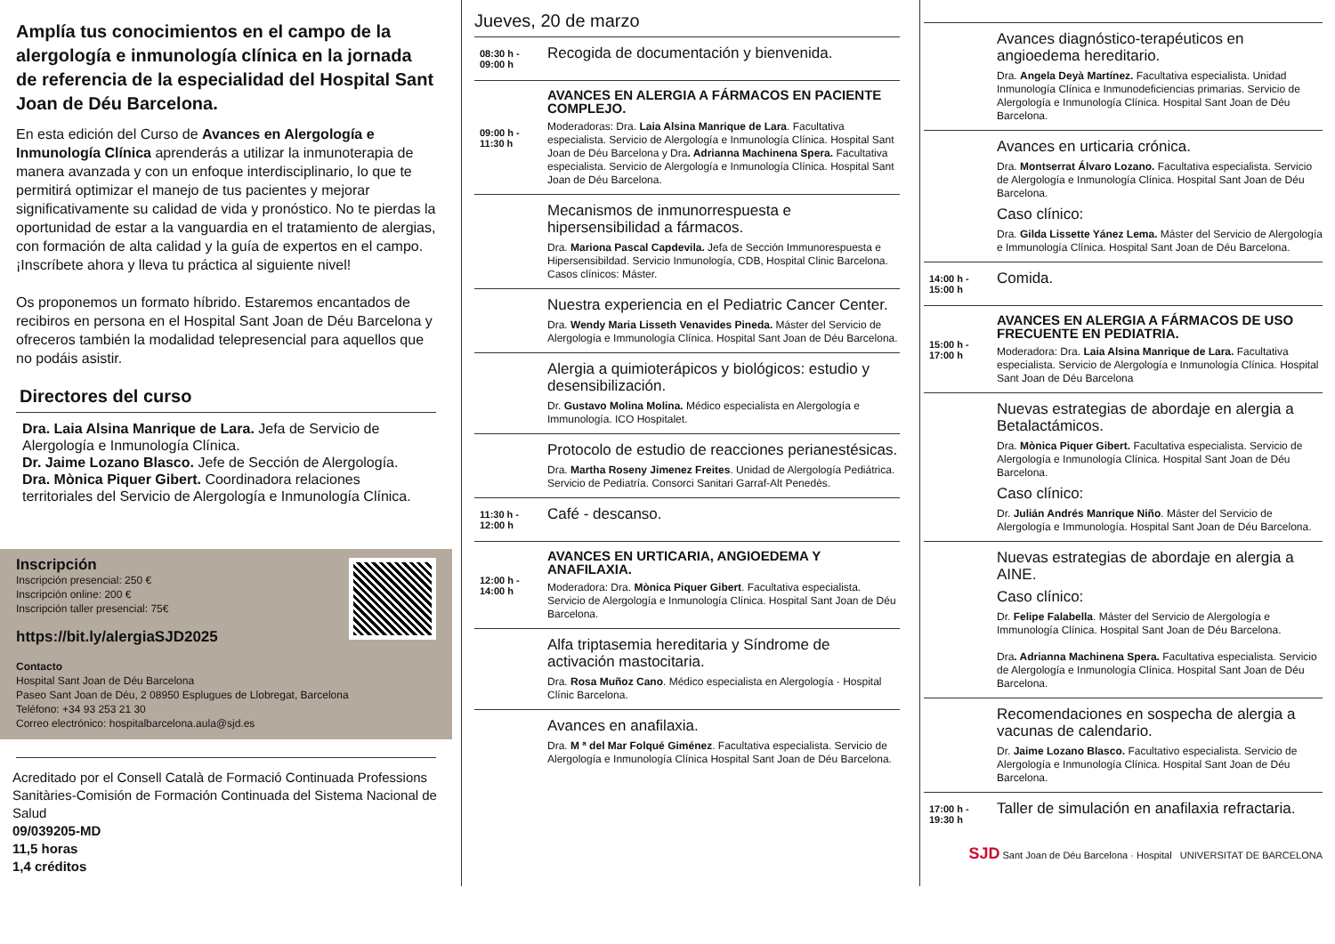Amplía tus conocimientos en el campo de la alergología e inmunología clínica en la jornada de referencia de la especialidad del Hospital Sant Joan de Déu Barcelona.
En esta edición del Curso de Avances en Alergología e Inmunología Clínica aprenderás a utilizar la inmunoterapia de manera avanzada y con un enfoque interdisciplinario, lo que te permitirá optimizar el manejo de tus pacientes y mejorar significativamente su calidad de vida y pronóstico. No te pierdas la oportunidad de estar a la vanguardia en el tratamiento de alergias, con formación de alta calidad y la guía de expertos en el campo. ¡Inscríbete ahora y lleva tu práctica al siguiente nivel!
Os proponemos un formato híbrido. Estaremos encantados de recibiros en persona en el Hospital Sant Joan de Déu Barcelona y ofreceros también la modalidad telepresencial para aquellos que no podáis asistir.
Directores del curso
Dra. Laia Alsina Manrique de Lara. Jefa de Servicio de Alergología e Inmunología Clínica.
Dr. Jaime Lozano Blasco. Jefe de Sección de Alergología.
Dra. Mònica Piquer Gibert. Coordinadora relaciones territoriales del Servicio de Alergología e Inmunología Clínica.
Inscripción
Inscripción presencial: 250 €
Inscripción online: 200 €
Inscripción taller presencial: 75€
https://bit.ly/alergiaSJD2025
Contacto
Hospital Sant Joan de Déu Barcelona
Paseo Sant Joan de Déu, 2 08950 Esplugues de Llobregat, Barcelona
Teléfono: +34 93 253 21 30
Correo electrónico: hospitalbarcelona.aula@sjd.es
Acreditado por el Consell Català de Formació Continuada Professions Sanitàries-Comisión de Formación Continuada del Sistema Nacional de Salud
09/039205-MD
11,5 horas
1,4 créditos
Jueves, 20 de marzo
08:30 h - 09:00 h
Recogida de documentación y bienvenida.
09:00 h - 11:30 h
AVANCES EN ALERGIA A FÁRMACOS EN PACIENTE COMPLEJO.
Moderadoras: Dra. Laia Alsina Manrique de Lara. Facultativa especialista. Servicio de Alergología e Inmunología Clínica. Hospital Sant Joan de Déu Barcelona y Dra. Adrianna Machinena Spera. Facultativa especialista. Servicio de Alergología e Inmunología Clínica. Hospital Sant Joan de Déu Barcelona.
Mecanismos de inmunorrespuesta e hipersensibilidad a fármacos.
Dra. Mariona Pascal Capdevila. Jefa de Sección Immunorespuesta e Hipersensibildad. Servicio Inmunología, CDB, Hospital Clinic Barcelona.
Casos clínicos: Máster.
Nuestra experiencia en el Pediatric Cancer Center.
Dra. Wendy Maria Lisseth Venavides Pineda. Máster del Servicio de Alergología e Immunología Clínica. Hospital Sant Joan de Déu Barcelona.
Alergia a quimioterápicos y biológicos: estudio y desensibilización.
Dr. Gustavo Molina Molina. Médico especialista en Alergología e Immunología. ICO Hospitalet.
Protocolo de estudio de reacciones perianestésicas.
Dra. Martha Roseny Jimenez Freites. Unidad de Alergología Pediátrica. Servicio de Pediatría. Consorci Sanitari Garraf-Alt Penedès.
11:30 h - 12:00 h
Café - descanso.
12:00 h - 14:00 h
AVANCES EN URTICARIA, ANGIOEDEMA Y ANAFILAXIA.
Moderadora: Dra. Mònica Piquer Gibert. Facultativa especialista. Servicio de Alergología e Inmunología Clínica. Hospital Sant Joan de Déu Barcelona.
Alfa triptasemia hereditaria y Síndrome de activación mastocitaria.
Dra. Rosa Muñoz Cano. Médico especialista en Alergología · Hospital Clínic Barcelona.
Avances en anafilaxia.
Dra. M ª del Mar Folqué Giménez. Facultativa especialista. Servicio de Alergología e Inmunología Clínica Hospital Sant Joan de Déu Barcelona.
Avances diagnóstico-terapéuticos en angioedema hereditario.
Dra. Angela Deyà Martínez. Facultativa especialista. Unidad Inmunología Clínica e Inmunodeficiencias primarias. Servicio de Alergología e Inmunología Clínica. Hospital Sant Joan de Déu Barcelona.
Avances en urticaria crónica.
Dra. Montserrat Álvaro Lozano. Facultativa especialista. Servicio de Alergología e Inmunología Clínica. Hospital Sant Joan de Déu Barcelona.
Caso clínico:
Dra. Gilda Lissette Yánez Lema. Máster del Servicio de Alergología e Immunología Clínica. Hospital Sant Joan de Déu Barcelona.
14:00 h - 15:00 h
Comida.
15:00 h - 17:00 h
AVANCES EN ALERGIA A FÁRMACOS DE USO FRECUENTE EN PEDIATRIA.
Moderadora: Dra. Laia Alsina Manrique de Lara. Facultativa especialista. Servicio de Alergología e Inmunología Clínica. Hospital Sant Joan de Déu Barcelona
Nuevas estrategias de abordaje en alergia a Betalactámicos.
Dra. Mònica Piquer Gibert. Facultativa especialista. Servicio de Alergología e Inmunología Clínica. Hospital Sant Joan de Déu Barcelona.
Caso clínico:
Dr. Julián Andrés Manrique Niño. Máster del Servicio de Alergología e Immunología. Hospital Sant Joan de Déu Barcelona.
Nuevas estrategias de abordaje en alergia a AINE.
Caso clínico:
Dr. Felipe Falabella. Máster del Servicio de Alergología e Immunología Clínica. Hospital Sant Joan de Déu Barcelona.
Dra. Adrianna Machinena Spera. Facultativa especialista. Servicio de Alergología e Inmunología Clínica. Hospital Sant Joan de Déu Barcelona.
Recomendaciones en sospecha de alergia a vacunas de calendario.
Dr. Jaime Lozano Blasco. Facultativo especialista. Servicio de Alergología e Inmunología Clínica. Hospital Sant Joan de Déu Barcelona.
17:00 h - 19:30 h
Taller de simulación en anafilaxia refractaria.
SJD Sant Joan de Déu Barcelona · Hospital UNIVERSITAT DE BARCELONA